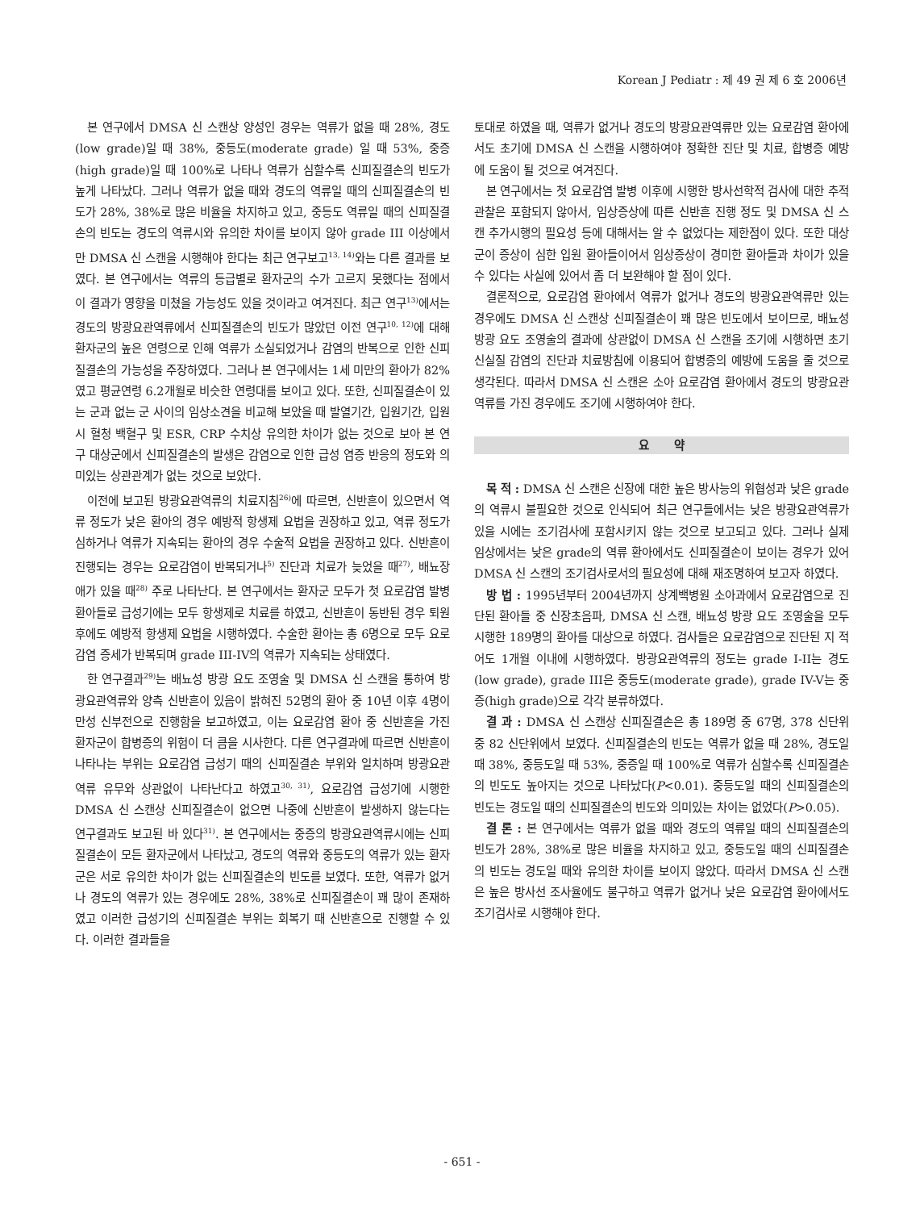Korean J Pediatr : 제 49 권 제 6 호 2006년
본 연구에서 DMSA 신 스캔상 양성인 경우는 역류가 없을 때 28%, 경도(low grade)일 때 38%, 중등도(moderate grade) 일 때 53%, 중증(high grade)일 때 100%로 나타나 역류가 심할수록 신피질결손의 빈도가 높게 나타났다. 그러나 역류가 없을 때와 경도의 역류일 때의 신피질결손의 빈도가 28%, 38%로 많은 비율을 차지하고 있고, 중등도 역류일 때의 신피질결손의 빈도는 경도의 역류시와 유의한 차이를 보이지 않아 grade III 이상에서만 DMSA 신 스캔을 시행해야 한다는 최근 연구보고<sup>13, 14)</sup>와는 다른 결과를 보였다. 본 연구에서는 역류의 등급별로 환자군의 수가 고르지 못했다는 점에서 이 결과가 영향을 미쳤을 가능성도 있을 것이라고 여겨진다. 최근 연구<sup>13)</sup>에서는 경도의 방광요관역류에서 신피질결손의 빈도가 많았던 이전 연구<sup>10, 12)</sup>에 대해 환자군의 높은 연령으로 인해 역류가 소실되었거나 감염의 반복으로 인한 신피질결손의 가능성을 주장하였다. 그러나 본 연구에서는 1세 미만의 환아가 82%였고 평균연령 6.2개월로 비슷한 연령대를 보이고 있다. 또한, 신피질결손이 있는 군과 없는 군 사이의 임상소견을 비교해 보았을 때 발열기간, 입원기간, 입원시 혈청 백혈구 및 ESR, CRP 수치상 유의한 차이가 없는 것으로 보아 본 연구 대상군에서 신피질결손의 발생은 감염으로 인한 급성 염증 반응의 정도와 의미있는 상관관계가 없는 것으로 보았다.
이전에 보고된 방광요관역류의 치료지침<sup>26)</sup>에 따르면, 신반흔이 있으면서 역류 정도가 낮은 환아의 경우 예방적 항생제 요법을 권장하고 있고, 역류 정도가 심하거나 역류가 지속되는 환아의 경우 수술적 요법을 권장하고 있다. 신반흔이 진행되는 경우는 요로감염이 반복되거나<sup>5)</sup> 진단과 치료가 늦었을 때<sup>27)</sup>, 배뇨장애가 있을 때<sup>28)</sup> 주로 나타난다. 본 연구에서는 환자군 모두가 첫 요로감염 발병 환아들로 급성기에는 모두 항생제로 치료를 하였고, 신반흔이 동반된 경우 퇴원 후에도 예방적 항생제 요법을 시행하였다. 수술한 환아는 총 6명으로 모두 요로감염 증세가 반복되며 grade III-IV의 역류가 지속되는 상태였다.
한 연구결과<sup>29)</sup>는 배뇨성 방광 요도 조영술 및 DMSA 신 스캔을 통하여 방광요관역류와 양측 신반흔이 있음이 밝혀진 52명의 환아 중 10년 이후 4명이 만성 신부전으로 진행함을 보고하였고, 이는 요로감염 환아 중 신반흔을 가진 환자군이 합병증의 위험이 더 큼을 시사한다. 다른 연구결과에 따르면 신반흔이 나타나는 부위는 요로감염 급성기 때의 신피질결손 부위와 일치하며 방광요관역류 유무와 상관없이 나타난다고 하였고<sup>30, 31)</sup>, 요로감염 급성기에 시행한 DMSA 신 스캔상 신피질결손이 없으면 나중에 신반흔이 발생하지 않는다는 연구결과도 보고된 바 있다<sup>31)</sup>. 본 연구에서는 중증의 방광요관역류시에는 신피질결손이 모든 환자군에서 나타났고, 경도의 역류와 중등도의 역류가 있는 환자군은 서로 유의한 차이가 없는 신피질결손의 빈도를 보였다. 또한, 역류가 없거나 경도의 역류가 있는 경우에도 28%, 38%로 신피질결손이 꽤 많이 존재하였고 이러한 급성기의 신피질결손 부위는 회복기 때 신반흔으로 진행할 수 있다. 이러한 결과들을
토대로 하였을 때, 역류가 없거나 경도의 방광요관역류만 있는 요로감염 환아에서도 초기에 DMSA 신 스캔을 시행하여야 정확한 진단 및 치료, 합병증 예방에 도움이 될 것으로 여겨진다.
본 연구에서는 첫 요로감염 발병 이후에 시행한 방사선학적 검사에 대한 추적관찰은 포함되지 않아서, 임상증상에 따른 신반흔 진행 정도 및 DMSA 신 스캔 추가시행의 필요성 등에 대해서는 알 수 없었다는 제한점이 있다. 또한 대상군이 증상이 심한 입원 환아들이어서 임상증상이 경미한 환아들과 차이가 있을 수 있다는 사실에 있어서 좀 더 보완해야 할 점이 있다.
결론적으로, 요로감염 환아에서 역류가 없거나 경도의 방광요관역류만 있는 경우에도 DMSA 신 스캔상 신피질결손이 꽤 많은 빈도에서 보이므로, 배뇨성 방광 요도 조영술의 결과에 상관없이 DMSA 신 스캔을 조기에 시행하면 초기 신실질 감염의 진단과 치료방침에 이용되어 합병증의 예방에 도움을 줄 것으로 생각된다. 따라서 DMSA 신 스캔은 소아 요로감염 환아에서 경도의 방광요관역류를 가진 경우에도 조기에 시행하여야 한다.
요 약
목 적 : DMSA 신 스캔은 신장에 대한 높은 방사능의 위협성과 낮은 grade의 역류시 불필요한 것으로 인식되어 최근 연구들에서는 낮은 방광요관역류가 있을 시에는 조기검사에 포함시키지 않는 것으로 보고되고 있다. 그러나 실제 임상에서는 낮은 grade의 역류 환아에서도 신피질결손이 보이는 경우가 있어 DMSA 신 스캔의 조기검사로서의 필요성에 대해 재조명하여 보고자 하였다.
방 법 : 1995년부터 2004년까지 상계백병원 소아과에서 요로감염으로 진단된 환아들 중 신장초음파, DMSA 신 스캔, 배뇨성 방광 요도 조영술을 모두 시행한 189명의 환아를 대상으로 하였다. 검사들은 요로감염으로 진단된 지 적어도 1개월 이내에 시행하였다. 방광요관역류의 정도는 grade I-II는 경도(low grade), grade III은 중등도(moderate grade), grade IV-V는 중증(high grade)으로 각각 분류하였다.
결 과 : DMSA 신 스캔상 신피질결손은 총 189명 중 67명, 378 신단위 중 82 신단위에서 보였다. 신피질결손의 빈도는 역류가 없을 때 28%, 경도일 때 38%, 중등도일 때 53%, 중증일 때 100%로 역류가 심할수록 신피질결손의 빈도도 높아지는 것으로 나타났다(P<0.01). 중등도일 때의 신피질결손의 빈도는 경도일 때의 신피질결손의 빈도와 의미있는 차이는 없었다(P>0.05).
결 론 : 본 연구에서는 역류가 없을 때와 경도의 역류일 때의 신피질결손의 빈도가 28%, 38%로 많은 비율을 차지하고 있고, 중등도일 때의 신피질결손의 빈도는 경도일 때와 유의한 차이를 보이지 않았다. 따라서 DMSA 신 스캔은 높은 방사선 조사율에도 불구하고 역류가 없거나 낮은 요로감염 환아에서도 조기검사로 시행해야 한다.
- 651 -